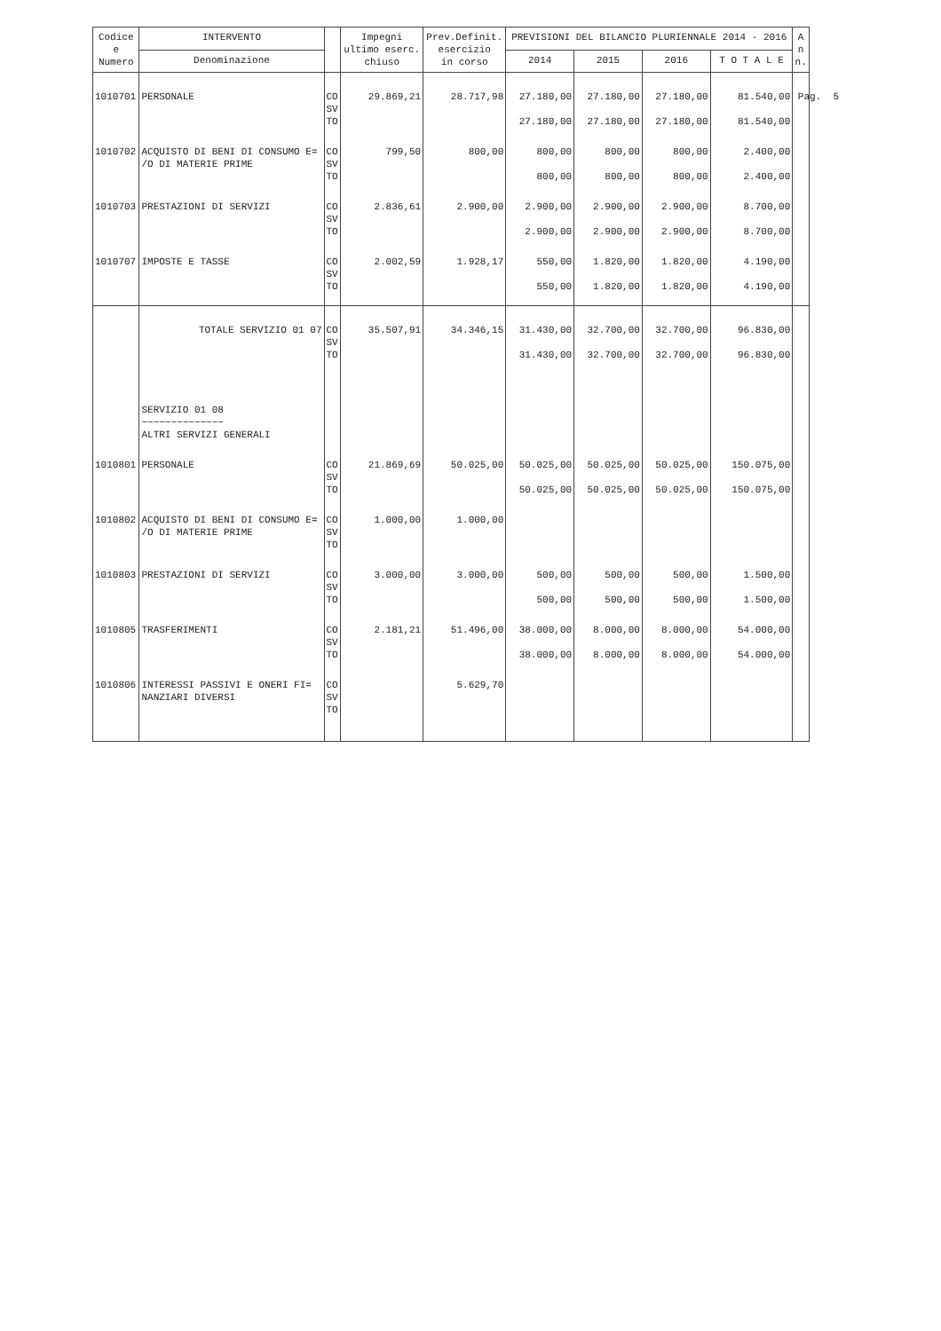Pag. 5
| Codice e Numero | INTERVENTO | | Impegni ultimo eserc. chiuso | Prev.Definit. esercizio in corso | PREVISIONI DEL BILANCIO PLURIENNALE 2014 - 2016 | | | | A n n. |
| --- | --- | --- | --- | --- | --- | --- | --- | --- | --- |
| | Denominazione | | | | 2014 | 2015 | 2016 | T O T A L E | |
| 1010701 | PERSONALE | CO SV TO | 29.869,21 | 28.717,98 | 27.180,00 27.180,00 | 27.180,00 27.180,00 | 27.180,00 27.180,00 | 81.540,00 81.540,00 | |
| 1010702 | ACQUISTO DI BENI DI CONSUMO E= /O DI MATERIE PRIME | CO SV TO | 799,50 | 800,00 | 800,00 800,00 | 800,00 800,00 | 800,00 800,00 | 2.400,00 2.400,00 | |
| 1010703 | PRESTAZIONI DI SERVIZI | CO SV TO | 2.836,61 | 2.900,00 | 2.900,00 2.900,00 | 2.900,00 2.900,00 | 2.900,00 2.900,00 | 8.700,00 8.700,00 | |
| 1010707 | IMPOSTE E TASSE | CO SV TO | 2.002,59 | 1.928,17 | 550,00 550,00 | 1.820,00 1.820,00 | 1.820,00 1.820,00 | 4.190,00 4.190,00 | |
| | TOTALE SERVIZIO 01 07 | CO SV TO | 35.507,91 | 34.346,15 | 31.430,00 31.430,00 | 32.700,00 32.700,00 | 32.700,00 32.700,00 | 96.830,00 96.830,00 | |
| | SERVIZIO 01 08 ~~~~~~~~~~~~~~ ALTRI SERVIZI GENERALI | | | | | | | | |
| 1010801 | PERSONALE | CO SV TO | 21.869,69 | 50.025,00 | 50.025,00 50.025,00 | 50.025,00 50.025,00 | 50.025,00 50.025,00 | 150.075,00 150.075,00 | |
| 1010802 | ACQUISTO DI BENI DI CONSUMO E= /O DI MATERIE PRIME | CO SV TO | 1.000,00 | 1.000,00 | | | | | |
| 1010803 | PRESTAZIONI DI SERVIZI | CO SV TO | 3.000,00 | 3.000,00 | 500,00 500,00 | 500,00 500,00 | 500,00 500,00 | 1.500,00 1.500,00 | |
| 1010805 | TRASFERIMENTI | CO SV TO | 2.181,21 | 51.496,00 | 38.000,00 38.000,00 | 8.000,00 8.000,00 | 8.000,00 8.000,00 | 54.000,00 54.000,00 | |
| 1010806 | INTERESSI PASSIVI E ONERI FI= NANZIARI DIVERSI | CO SV TO | | 5.629,70 | | | | | |